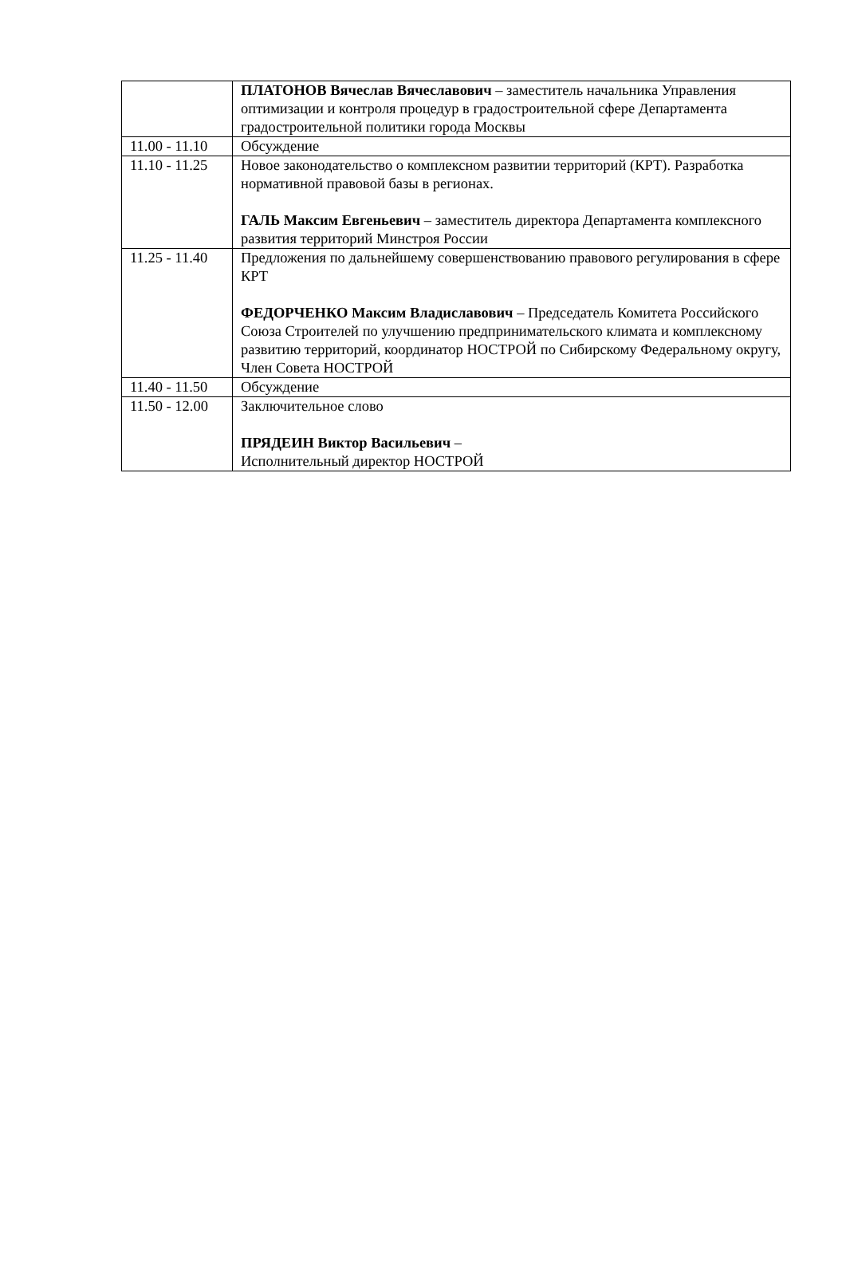| | ПЛАТОНОВ Вячеслав Вячеславович – заместитель начальника Управления оптимизации и контроля процедур в градостроительной сфере Департамента градостроительной политики города Москвы |
| 11.00 - 11.10 | Обсуждение |
| 11.10 - 11.25 | Новое законодательство о комплексном развитии территорий (КРТ). Разработка нормативной правовой базы в регионах. ГАЛЬ Максим Евгеньевич – заместитель директора Департамента комплексного развития территорий Минстроя России |
| 11.25 - 11.40 | Предложения по дальнейшему совершенствованию правового регулирования в сфере КРТ ФЕДОРЧЕНКО Максим Владиславович – Председатель Комитета Российского Союза Строителей по улучшению предпринимательского климата и комплексному развитию территорий, координатор НОСТРОЙ по Сибирскому Федеральному округу, Член Совета НОСТРОЙ |
| 11.40 - 11.50 | Обсуждение |
| 11.50 - 12.00 | Заключительное слово ПРЯДЕИН Виктор Васильевич – Исполнительный директор НОСТРОЙ |